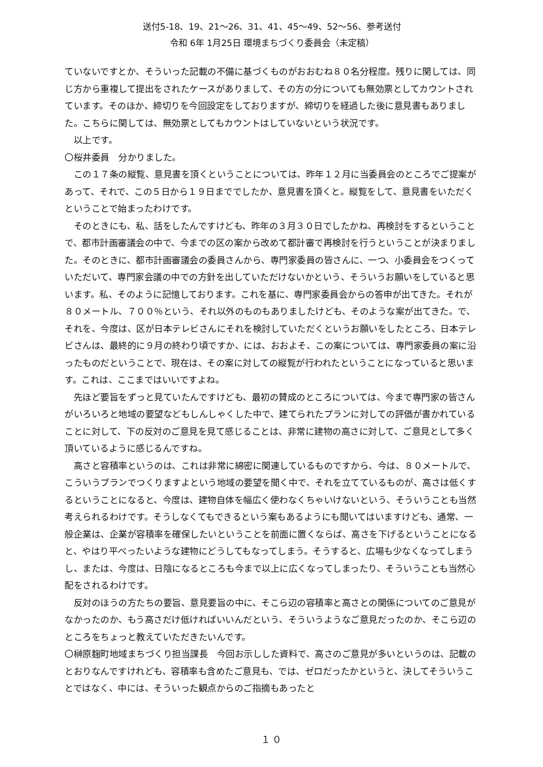送付5-18、19、21～26、31、41、45～49、52～56、参考送付
令和 6年 1月25日 環境まちづくり委員会（未定稿）
ていないですとか、そういった記載の不備に基づくものがおおむね８０名分程度。残りに関しては、同じ方から重複して提出をされたケースがありまして、その方の分についても無効票としてカウントされています。そのほか、締切りを今回設定をしておりますが、締切りを経過した後に意見書もありました。こちらに関しては、無効票としてもカウントはしていないという状況です。
以上です。
〇桜井委員　分かりました。
この１７条の縦覧、意見書を頂くということについては、昨年１２月に当委員会のところでご提案があって、それで、この５日から１９日まででしたか、意見書を頂くと。縦覧をして、意見書をいただくということで始まったわけです。
そのときにも、私、話をしたんですけども、昨年の３月３０日でしたかね、再検討をするということで、都市計画審議会の中で、今までの区の案から改めて都計審で再検討を行うということが決まりました。そのときに、都市計画審議会の委員さんから、専門家委員の皆さんに、一つ、小委員会をつくっていただいて、専門家会議の中での方針を出していただけないかという、そういうお願いをしていると思います。私、そのように記憶しております。これを基に、専門家委員会からの答申が出てきた。それが８０メートル、７００％という、それ以外のものもありましたけども、そのような案が出てきた。で、それを、今度は、区が日本テレビさんにそれを検討していただくというお願いをしたところ、日本テレビさんは、最終的に９月の終わり頃ですか、には、おおよそ、この案については、専門家委員の案に沿ったものだということで、現在は、その案に対しての縦覧が行われたということになっていると思います。これは、ここまではいいですよね。
先ほど要旨をずっと見ていたんですけども、最初の賛成のところについては、今まで専門家の皆さんがいろいろと地域の要望などもしんしゃくした中で、建てられたプランに対しての評価が書かれていることに対して、下の反対のご意見を見て感じることは、非常に建物の高さに対して、ご意見として多く頂いているように感じるんですね。
高さと容積率というのは、これは非常に綿密に関連しているものですから、今は、８０メートルで、こういうプランでつくりますよという地域の要望を聞く中で、それを立てているものが、高さは低くするということになると、今度は、建物自体を幅広く使わなくちゃいけないという、そういうことも当然考えられるわけです。そうしなくてもできるという案もあるようにも聞いてはいますけども、通常、一般企業は、企業が容積率を確保したいということを前面に置くならば、高さを下げるということになると、やはり平べったいような建物にどうしてもなってしまう。そうすると、広場も少なくなってしまうし、または、今度は、日陰になるところも今まで以上に広くなってしまったり、そういうことも当然心配をされるわけです。
反対のほうの方たちの要旨、意見要旨の中に、そこら辺の容積率と高さとの関係についてのご意見がなかったのか、もう高さだけ低ければいいんだという、そういうようなご意見だったのか、そこら辺のところをちょっと教えていただきたいんです。
〇榊原麹町地域まちづくり担当課長　今回お示しした資料で、高さのご意見が多いというのは、記載のとおりなんですけれども、容積率も含めたご意見も、では、ゼロだったかというと、決してそういうことではなく、中には、そういった観点からのご指摘もあったと
１０